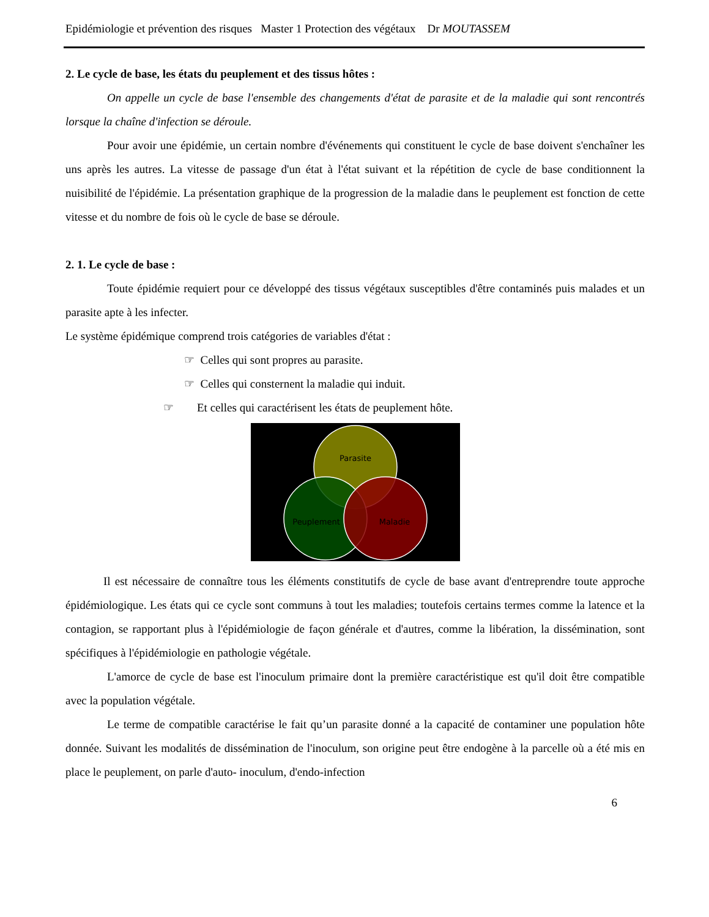Epidémiologie et prévention des risques Master 1 Protection des végétaux Dr MOUTASSEM
2. Le cycle de base, les états du peuplement et des tissus hôtes :
On appelle un cycle de base l'ensemble des changements d'état de parasite et de la maladie qui sont rencontrés lorsque la chaîne d'infection se déroule.
Pour avoir une épidémie, un certain nombre d'événements qui constituent le cycle de base doivent s'enchaîner les uns après les autres. La vitesse de passage d'un état à l'état suivant et la répétition de cycle de base conditionnent la nuisibilité de l'épidémie. La présentation graphique de la progression de la maladie dans le peuplement est fonction de cette vitesse et du nombre de fois où le cycle de base se déroule.
2. 1. Le cycle de base :
Toute épidémie requiert pour ce développé des tissus végétaux susceptibles d'être contaminés puis malades et un parasite apte à les infecter.
Le système épidémique comprend trois catégories de variables d'état :
☞ Celles qui sont propres au parasite.
☞ Celles qui consternent la maladie qui induit.
☞ Et celles qui caractérisent les états de peuplement hôte.
Parasite
Peuplement
Maladie
Il est nécessaire de connaître tous les éléments constitutifs de cycle de base avant d'entreprendre toute approche épidémiologique. Les états qui ce cycle sont communs à tout les maladies; toutefois certains termes comme la latence et la contagion, se rapportant plus à l'épidémiologie de façon générale et d'autres, comme la libération, la dissémination, sont spécifiques à l'épidémiologie en pathologie végétale.
L'amorce de cycle de base est l'inoculum primaire dont la première caractéristique est qu'il doit être compatible avec la population végétale.
Le terme de compatible caractérise le fait qu’un parasite donné a la capacité de contaminer une population hôte donnée. Suivant les modalités de dissémination de l'inoculum, son origine peut être endogène à la parcelle où a été mis en place le peuplement, on parle d'auto- inoculum, d'endo-infection
6